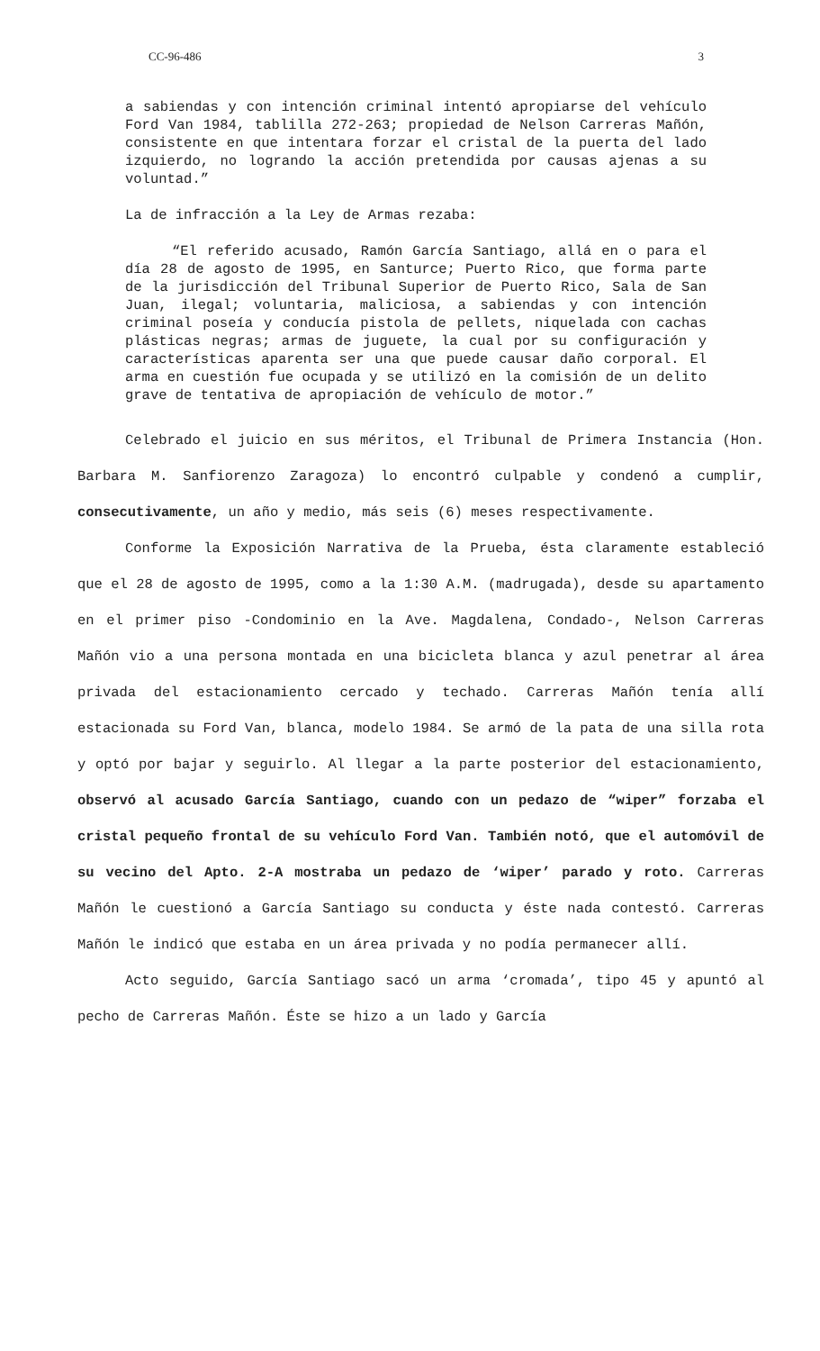CC-96-486 3
a sabiendas y con intención criminal intentó apropiarse del vehículo Ford Van 1984, tablilla 272-263; propiedad de Nelson Carreras Mañón, consistente en que intentara forzar el cristal de la puerta del lado izquierdo, no logrando la acción pretendida por causas ajenas a su voluntad.”
La de infracción a la Ley de Armas rezaba:
“El referido acusado, Ramón García Santiago, allá en o para el día 28 de agosto de 1995, en Santurce; Puerto Rico, que forma parte de la jurisdicción del Tribunal Superior de Puerto Rico, Sala de San Juan, ilegal; voluntaria, maliciosa, a sabiendas y con intención criminal poseía y conducía pistola de pellets, niquelada con cachas plásticas negras; armas de juguete, la cual por su configuración y características aparenta ser una que puede causar daño corporal. El arma en cuestión fue ocupada y se utilizó en la comisión de un delito grave de tentativa de apropiación de vehículo de motor.”
Celebrado el juicio en sus méritos, el Tribunal de Primera Instancia (Hon. Barbara M. Sanfiorenzo Zaragoza) lo encontró culpable y condenó a cumplir, consecutivamente, un año y medio, más seis (6) meses respectivamente.
Conforme la Exposición Narrativa de la Prueba, ésta claramente estableció que el 28 de agosto de 1995, como a la 1:30 A.M. (madrugada), desde su apartamento en el primer piso -Condominio en la Ave. Magdalena, Condado-, Nelson Carreras Mañón vio a una persona montada en una bicicleta blanca y azul penetrar al área privada del estacionamiento cercado y techado. Carreras Mañón tenía allí estacionada su Ford Van, blanca, modelo 1984. Se armó de la pata de una silla rota y optó por bajar y seguirlo. Al llegar a la parte posterior del estacionamiento, observó al acusado García Santiago, cuando con un pedazo de “wiper” forzaba el cristal pequeño frontal de su vehículo Ford Van. También notó, que el automóvil de su vecino del Apto. 2-A mostraba un pedazo de ‘wiper’ parado y roto. Carreras Mañón le cuestionó a García Santiago su conducta y éste nada contestó. Carreras Mañón le indicó que estaba en un área privada y no podía permanecer allí.
Acto seguido, García Santiago sacó un arma ‘cromada’, tipo 45 y apuntó al pecho de Carreras Mañón. Éste se hizo a un lado y García